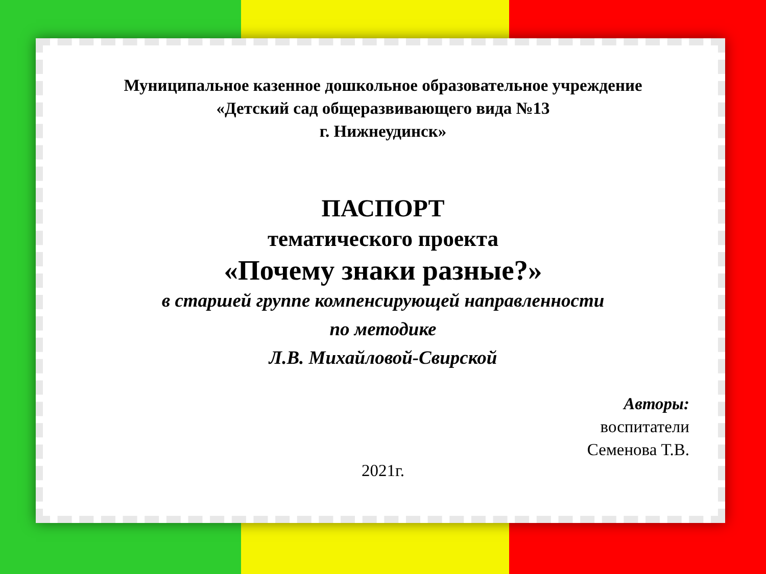Муниципальное казенное дошкольное образовательное учреждение
«Детский сад общеразвивающего вида №13
г. Нижнеудинск»
ПАСПОРТ
тематического проекта
«Почему знаки разные?»
в старшей группе компенсирующей направленности
по методике
Л.В. Михайловой-Свирской
Авторы:
воспитатели
Семенова Т.В.
2021г.